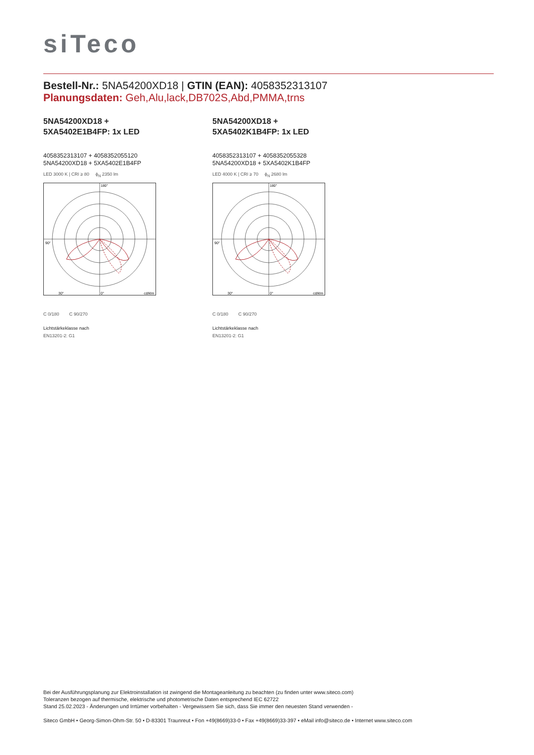siTeco
Bestell-Nr.: 5NA54200XD18 | GTIN (EAN): 4058352313107
Planungsdaten: Geh,Alu,lack,DB702S,Abd,PMMA,trns
5NA54200XD18 +
5XA5402E1B4FP: 1x LED
4058352313107 + 4058352055120
5NA54200XD18 + 5XA5402E1B4FP
LED 3000 K | CRI ≥ 80 ϕ<sub>N</sub> 2350 lm
90°
30°
0°
cd/klm
180°
C 0/180 C 90/270
Lichtstärkeklasse nach
EN13201-2: G1
5NA54200XD18 +
5XA5402K1B4FP: 1x LED
4058352313107 + 4058352055328
5NA54200XD18 + 5XA5402K1B4FP
LED 4000 K | CRI ≥ 70 ϕ<sub>N</sub> 2680 lm
90°
30°
0°
cd/klm
180°
C 0/180 C 90/270
Lichtstärkeklasse nach
EN13201-2: G1
Bei der Ausführungsplanung zur Elektroinstallation ist zwingend die Montageanleitung zu beachten (zu finden unter www.siteco.com)
Toleranzen bezogen auf thermische, elektrische und photometrische Daten entsprechend IEC 62722
Stand 25.02.2023 - Änderungen und Irrtümer vorbehalten - Vergewissern Sie sich, dass Sie immer den neuesten Stand verwenden -
Siteco GmbH • Georg-Simon-Ohm-Str. 50 • D-83301 Traunreut • Fon +49(8669)33-0 • Fax +49(8669)33-397 • eMail info@siteco.de • Internet www.siteco.com